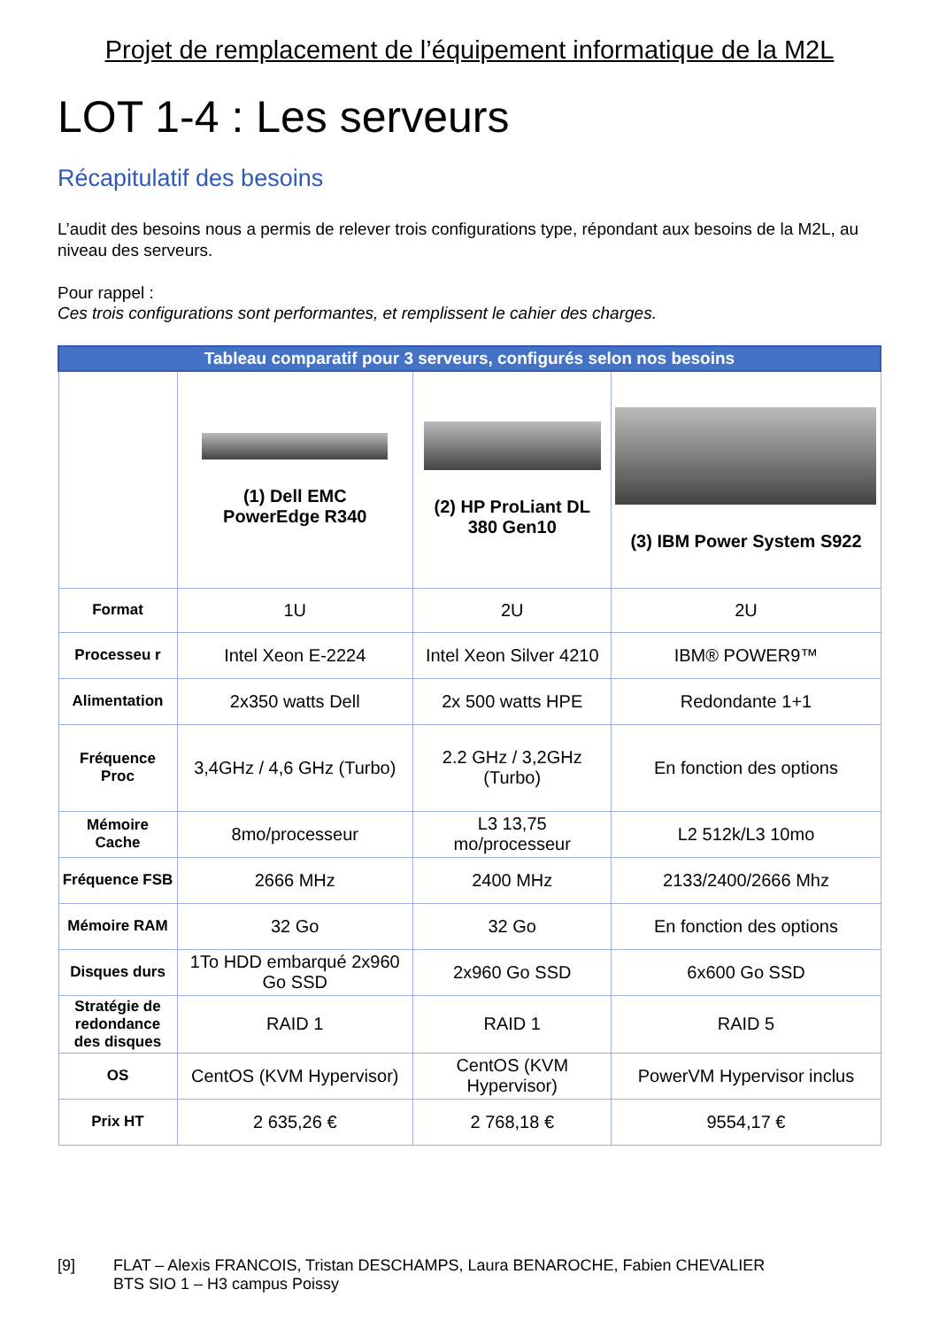Projet de remplacement de l’équipement informatique de la M2L
LOT 1-4 : Les serveurs
Récapitulatif des besoins
L’audit des besoins nous a permis de relever trois configurations type, répondant aux besoins de la M2L, au niveau des serveurs.
Pour rappel :
Ces trois configurations sont performantes, et remplissent le cahier des charges.
| Tableau comparatif pour 3 serveurs, configurés selon nos besoins | | | |
| | (1) Dell EMC PowerEdge R340 | (2) HP ProLiant DL 380 Gen10 | (3) IBM Power System S922 |
| Format | 1U | 2U | 2U |
| Processeu r | Intel Xeon E-2224 | Intel Xeon Silver 4210 | IBM® POWER9™ |
| Alimentation | 2x350 watts Dell | 2x 500 watts HPE | Redondante 1+1 |
| Fréquence Proc | 3,4GHz / 4,6 GHz (Turbo) | 2.2 GHz / 3,2GHz (Turbo) | En fonction des options |
| Mémoire Cache | 8mo/processeur | L3 13,75 mo/processeur | L2 512k/L3 10mo |
| Fréquence FSB | 2666 MHz | 2400 MHz | 2133/2400/2666 Mhz |
| Mémoire RAM | 32 Go | 32 Go | En fonction des options |
| Disques durs | 1To HDD embarqué 2x960 Go SSD | 2x960 Go SSD | 6x600 Go SSD |
| Stratégie de redondance des disques | RAID 1 | RAID 1 | RAID 5 |
| OS | CentOS (KVM Hypervisor) | CentOS (KVM Hypervisor) | PowerVM Hypervisor inclus |
| Prix HT | 2 635,26 € | 2 768,18 € | 9554,17 € |
[9] FLAT – Alexis FRANCOIS, Tristan DESCHAMPS, Laura BENAROCHE, Fabien CHEVALIER
BTS SIO 1 – H3 campus Poissy